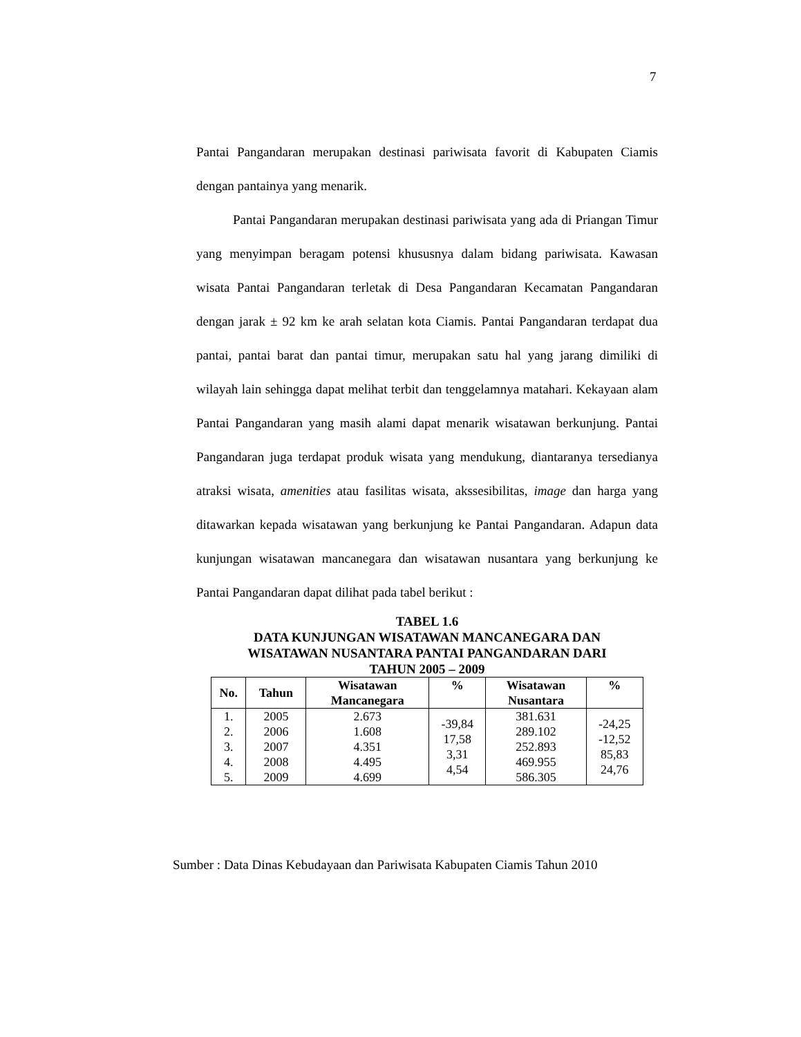7
Pantai Pangandaran merupakan destinasi pariwisata favorit di Kabupaten Ciamis dengan pantainya yang menarik.
Pantai Pangandaran merupakan destinasi pariwisata yang ada di Priangan Timur yang menyimpan beragam potensi khususnya dalam bidang pariwisata. Kawasan wisata Pantai Pangandaran terletak di Desa Pangandaran Kecamatan Pangandaran dengan jarak ± 92 km ke arah selatan kota Ciamis. Pantai Pangandaran terdapat dua pantai, pantai barat dan pantai timur, merupakan satu hal yang jarang dimiliki di wilayah lain sehingga dapat melihat terbit dan tenggelamnya matahari. Kekayaan alam Pantai Pangandaran yang masih alami dapat menarik wisatawan berkunjung. Pantai Pangandaran juga terdapat produk wisata yang mendukung, diantaranya tersedianya atraksi wisata, amenities atau fasilitas wisata, akssesibilitas, image dan harga yang ditawarkan kepada wisatawan yang berkunjung ke Pantai Pangandaran. Adapun data kunjungan wisatawan mancanegara dan wisatawan nusantara yang berkunjung ke Pantai Pangandaran dapat dilihat pada tabel berikut :
TABEL 1.6
DATA KUNJUNGAN WISATAWAN MANCANEGARA DAN
WISATAWAN NUSANTARA PANTAI PANGANDARAN DARI
TAHUN 2005 – 2009
| No. | Tahun | Wisatawan Mancanegara | % | Wisatawan Nusantara | % |
| --- | --- | --- | --- | --- | --- |
| 1. 2. 3. 4. 5. | 2005 2006 2007 2008 2009 | 2.673 1.608 4.351 4.495 4.699 | -39,84 17,58 3,31 4,54 | 381.631 289.102 252.893 469.955 586.305 | -24,25 -12,52 85,83 24,76 |
Sumber : Data Dinas Kebudayaan dan Pariwisata Kabupaten Ciamis Tahun 2010